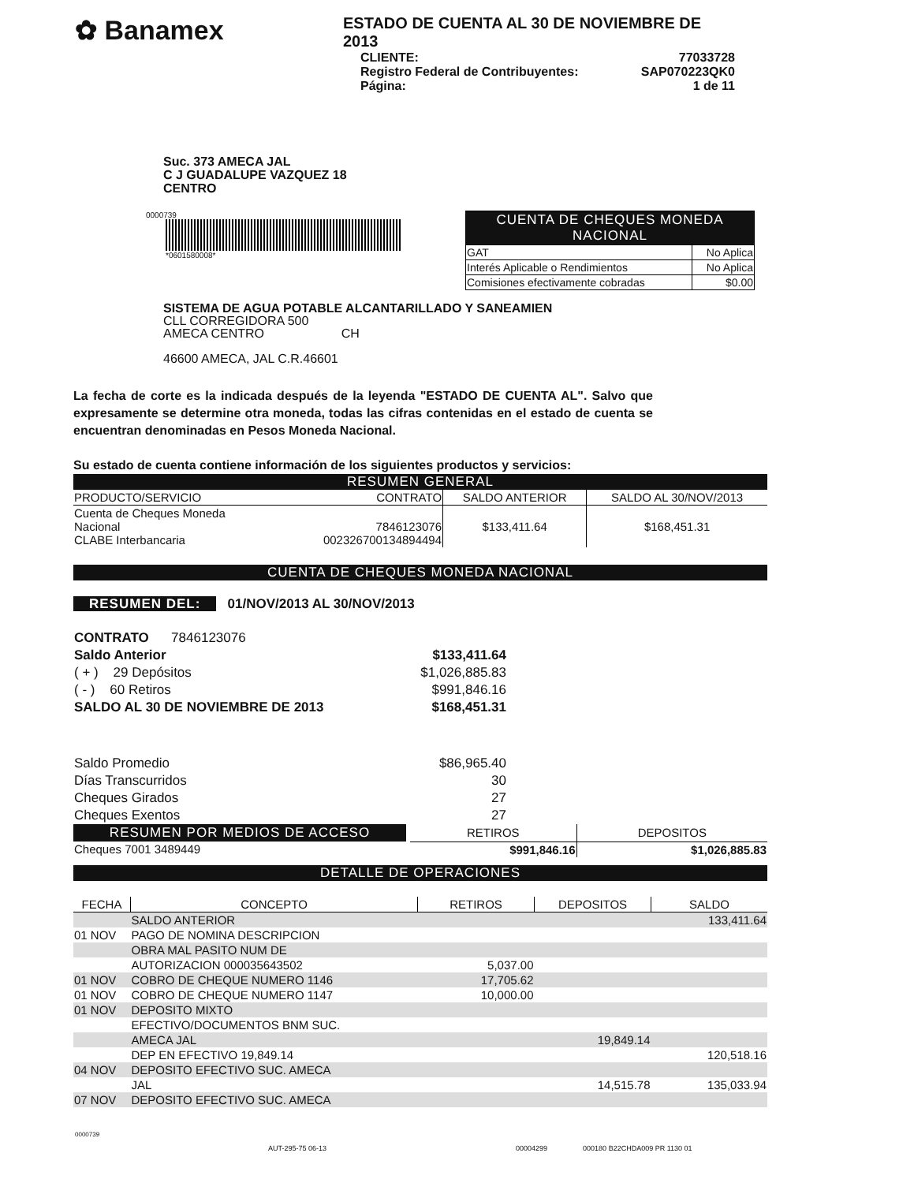✿ Banamex
ESTADO DE CUENTA AL 30 DE NOVIEMBRE DE 2013
| CLIENTE: | 77033728 |
| Registro Federal de Contribuyentes: | SAP070223QK0 |
| Página: | 1 de 11 |
Suc. 373 AMECA JAL
C J GUADALUPE VAZQUEZ 18
CENTRO
0000739
*0601580008*
| CUENTA DE CHEQUES MONEDA NACIONAL | |
| GAT | No Aplica |
| Interés Aplicable o Rendimientos | No Aplica |
| Comisiones efectivamente cobradas | $0.00 |
SISTEMA DE AGUA POTABLE ALCANTARILLADO Y SANEAMIEN
CLL CORREGIDORA 500
AMECA CENTRO CH
46600 AMECA, JAL C.R.46601
La fecha de corte es la indicada después de la leyenda "ESTADO DE CUENTA AL". Salvo que expresamente se determine otra moneda, todas las cifras contenidas en el estado de cuenta se encuentran denominadas en Pesos Moneda Nacional.
Su estado de cuenta contiene información de los siguientes productos y servicios:
RESUMEN GENERAL
| PRODUCTO/SERVICIO | CONTRATO | SALDO ANTERIOR | SALDO AL 30/NOV/2013 |
| --- | --- | --- | --- |
| Cuenta de Cheques Moneda Nacional CLABE Interbancaria | 7846123076 002326700134894494 | $133,411.64 | $168,451.31 |
CUENTA DE CHEQUES MONEDA NACIONAL
RESUMEN DEL: 01/NOV/2013 AL 30/NOV/2013
| CONTRATO 7846123076 | |
| Saldo Anterior | $133,411.64 |
| ( + ) 29 Depósitos | $1,026,885.83 |
| ( - ) 60 Retiros | $991,846.16 |
| SALDO AL 30 DE NOVIEMBRE DE 2013 | $168,451.31 |
| Saldo Promedio | $86,965.40 |
| Días Transcurridos | 30 |
| Cheques Girados | 27 |
| Cheques Exentos | 27 |
| RESUMEN POR MEDIOS DE ACCESO | | RETIROS | DEPOSITOS |
| Cheques 7001 3489449 | | $991,846.16 | $1,026,885.83 |
DETALLE DE OPERACIONES
| FECHA | CONCEPTO | RETIROS | DEPOSITOS | SALDO |
| --- | --- | --- | --- | --- |
| | SALDO ANTERIOR | | | 133,411.64 |
| 01 NOV | PAGO DE NOMINA DESCRIPCION | | | |
| | OBRA MAL PASITO NUM DE | | | |
| | AUTORIZACION 000035643502 | 5,037.00 | | |
| 01 NOV | COBRO DE CHEQUE NUMERO 1146 | 17,705.62 | | |
| 01 NOV | COBRO DE CHEQUE NUMERO 1147 | 10,000.00 | | |
| 01 NOV | DEPOSITO MIXTO | | | |
| | EFECTIVO/DOCUMENTOS BNM SUC. | | | |
| | AMECA JAL | | 19,849.14 | |
| | DEP EN EFECTIVO 19,849.14 | | | 120,518.16 |
| 04 NOV | DEPOSITO EFECTIVO SUC. AMECA | | | |
| | JAL | | 14,515.78 | 135,033.94 |
| 07 NOV | DEPOSITO EFECTIVO SUC. AMECA | | | |
0000739
AUT-295-75 06-13 00004299 000180 B22CHDA009 PR 1130 01